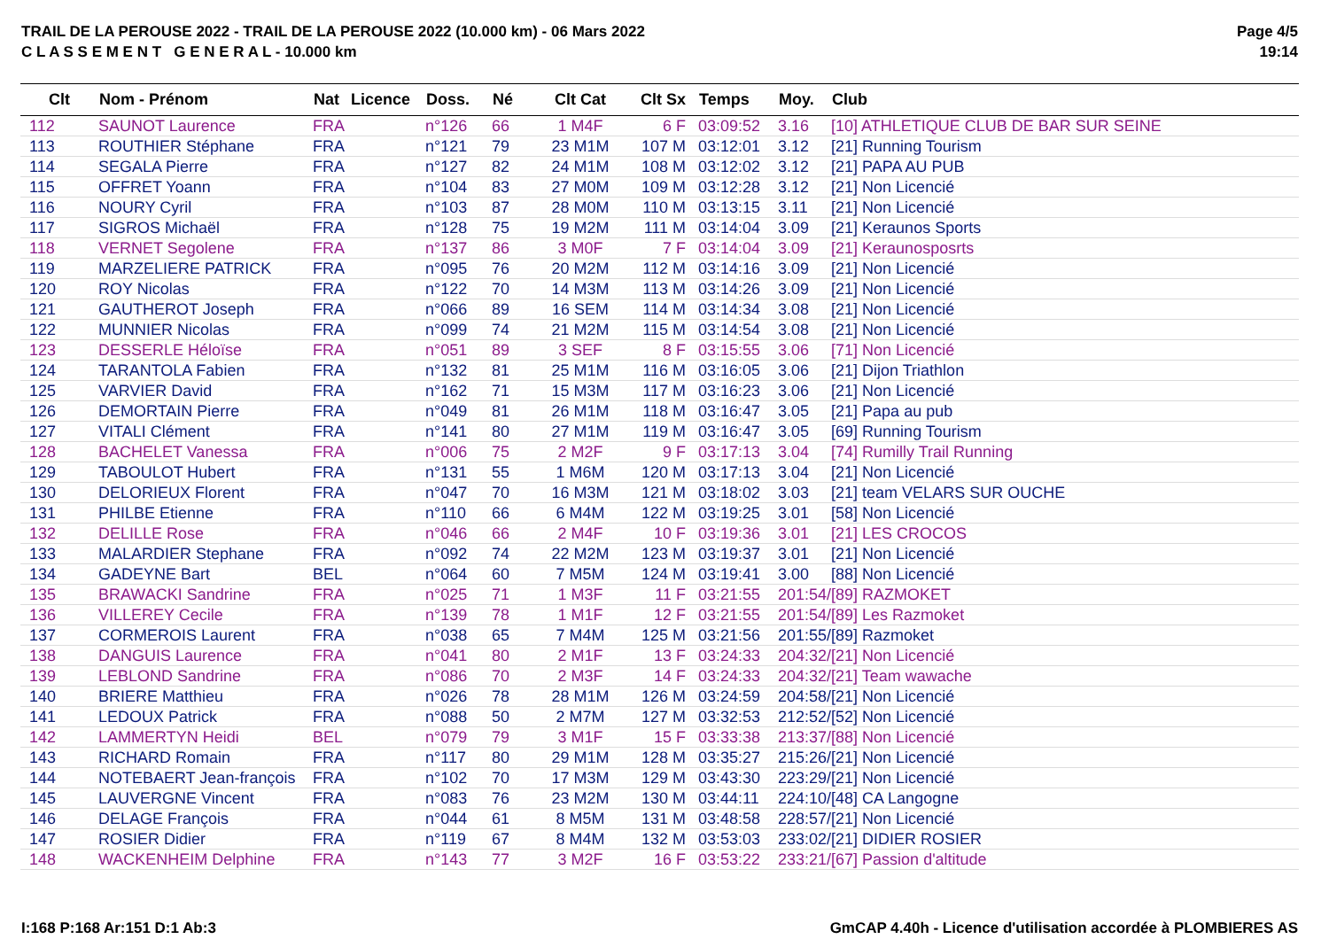TRAIL DE LA PEROUSE 2022 - TRAIL DE LA PEROUSE 2022 (10.000 km) - 06 Mars 2022
C L A S S E M E N T G E N E R A L - 10.000 km
Page 4/5
19:14
| Clt | Nom - Prénom | Nat | Licence | Doss. | Né | Clt Cat | Clt Sx | Temps | Moy. | Club |
| --- | --- | --- | --- | --- | --- | --- | --- | --- | --- | --- |
| 112 | SAUNOT Laurence | FRA | | n°126 | 66 | 1 M4F | 6 F | 03:09:52 | 3.16 | [10] ATHLETIQUE CLUB DE BAR SUR SEINE |
| 113 | ROUTHIER Stéphane | FRA | | n°121 | 79 | 23 M1M | 107 M | 03:12:01 | 3.12 | [21] Running Tourism |
| 114 | SEGALA Pierre | FRA | | n°127 | 82 | 24 M1M | 108 M | 03:12:02 | 3.12 | [21] PAPA AU PUB |
| 115 | OFFRET Yoann | FRA | | n°104 | 83 | 27 M0M | 109 M | 03:12:28 | 3.12 | [21] Non Licencié |
| 116 | NOURY Cyril | FRA | | n°103 | 87 | 28 M0M | 110 M | 03:13:15 | 3.11 | [21] Non Licencié |
| 117 | SIGROS Michaël | FRA | | n°128 | 75 | 19 M2M | 111 M | 03:14:04 | 3.09 | [21] Keraunos Sports |
| 118 | VERNET Segolene | FRA | | n°137 | 86 | 3 M0F | 7 F | 03:14:04 | 3.09 | [21] Keraunosposrts |
| 119 | MARZELIERE PATRICK | FRA | | n°095 | 76 | 20 M2M | 112 M | 03:14:16 | 3.09 | [21] Non Licencié |
| 120 | ROY Nicolas | FRA | | n°122 | 70 | 14 M3M | 113 M | 03:14:26 | 3.09 | [21] Non Licencié |
| 121 | GAUTHEROT Joseph | FRA | | n°066 | 89 | 16 SEM | 114 M | 03:14:34 | 3.08 | [21] Non Licencié |
| 122 | MUNNIER Nicolas | FRA | | n°099 | 74 | 21 M2M | 115 M | 03:14:54 | 3.08 | [21] Non Licencié |
| 123 | DESSERLE Héloïse | FRA | | n°051 | 89 | 3 SEF | 8 F | 03:15:55 | 3.06 | [71] Non Licencié |
| 124 | TARANTOLA Fabien | FRA | | n°132 | 81 | 25 M1M | 116 M | 03:16:05 | 3.06 | [21] Dijon Triathlon |
| 125 | VARVIER David | FRA | | n°162 | 71 | 15 M3M | 117 M | 03:16:23 | 3.06 | [21] Non Licencié |
| 126 | DEMORTAIN Pierre | FRA | | n°049 | 81 | 26 M1M | 118 M | 03:16:47 | 3.05 | [21] Papa au pub |
| 127 | VITALI Clément | FRA | | n°141 | 80 | 27 M1M | 119 M | 03:16:47 | 3.05 | [69] Running Tourism |
| 128 | BACHELET Vanessa | FRA | | n°006 | 75 | 2 M2F | 9 F | 03:17:13 | 3.04 | [74] Rumilly Trail Running |
| 129 | TABOULOT Hubert | FRA | | n°131 | 55 | 1 M6M | 120 M | 03:17:13 | 3.04 | [21] Non Licencié |
| 130 | DELORIEUX Florent | FRA | | n°047 | 70 | 16 M3M | 121 M | 03:18:02 | 3.03 | [21] team VELARS SUR OUCHE |
| 131 | PHILBE Etienne | FRA | | n°110 | 66 | 6 M4M | 122 M | 03:19:25 | 3.01 | [58] Non Licencié |
| 132 | DELILLE Rose | FRA | | n°046 | 66 | 2 M4F | 10 F | 03:19:36 | 3.01 | [21] LES CROCOS |
| 133 | MALARDIER Stephane | FRA | | n°092 | 74 | 22 M2M | 123 M | 03:19:37 | 3.01 | [21] Non Licencié |
| 134 | GADEYNE Bart | BEL | | n°064 | 60 | 7 M5M | 124 M | 03:19:41 | 3.00 | [88] Non Licencié |
| 135 | BRAWACKI Sandrine | FRA | | n°025 | 71 | 1 M3F | 11 F | 03:21:55 | 201:54/ | [89] RAZMOKET |
| 136 | VILLEREY Cecile | FRA | | n°139 | 78 | 1 M1F | 12 F | 03:21:55 | 201:54/ | [89] Les Razmoket |
| 137 | CORMEROIS Laurent | FRA | | n°038 | 65 | 7 M4M | 125 M | 03:21:56 | 201:55/ | [89] Razmoket |
| 138 | DANGUIS Laurence | FRA | | n°041 | 80 | 2 M1F | 13 F | 03:24:33 | 204:32/ | [21] Non Licencié |
| 139 | LEBLOND Sandrine | FRA | | n°086 | 70 | 2 M3F | 14 F | 03:24:33 | 204:32/ | [21] Team wawache |
| 140 | BRIERE Matthieu | FRA | | n°026 | 78 | 28 M1M | 126 M | 03:24:59 | 204:58/ | [21] Non Licencié |
| 141 | LEDOUX Patrick | FRA | | n°088 | 50 | 2 M7M | 127 M | 03:32:53 | 212:52/ | [52] Non Licencié |
| 142 | LAMMERTYN Heidi | BEL | | n°079 | 79 | 3 M1F | 15 F | 03:33:38 | 213:37/ | [88] Non Licencié |
| 143 | RICHARD Romain | FRA | | n°117 | 80 | 29 M1M | 128 M | 03:35:27 | 215:26/ | [21] Non Licencié |
| 144 | NOTEBAERT Jean-françois | FRA | | n°102 | 70 | 17 M3M | 129 M | 03:43:30 | 223:29/ | [21] Non Licencié |
| 145 | LAUVERGNE Vincent | FRA | | n°083 | 76 | 23 M2M | 130 M | 03:44:11 | 224:10/ | [48] CA Langogne |
| 146 | DELAGE François | FRA | | n°044 | 61 | 8 M5M | 131 M | 03:48:58 | 228:57/ | [21] Non Licencié |
| 147 | ROSIER Didier | FRA | | n°119 | 67 | 8 M4M | 132 M | 03:53:03 | 233:02/ | [21] DIDIER ROSIER |
| 148 | WACKENHEIM Delphine | FRA | | n°143 | 77 | 3 M2F | 16 F | 03:53:22 | 233:21/ | [67] Passion d'altitude |
I:168 P:168 Ar:151 D:1 Ab:3 GmCAP 4.40h - Licence d'utilisation accordée à PLOMBIERES AS